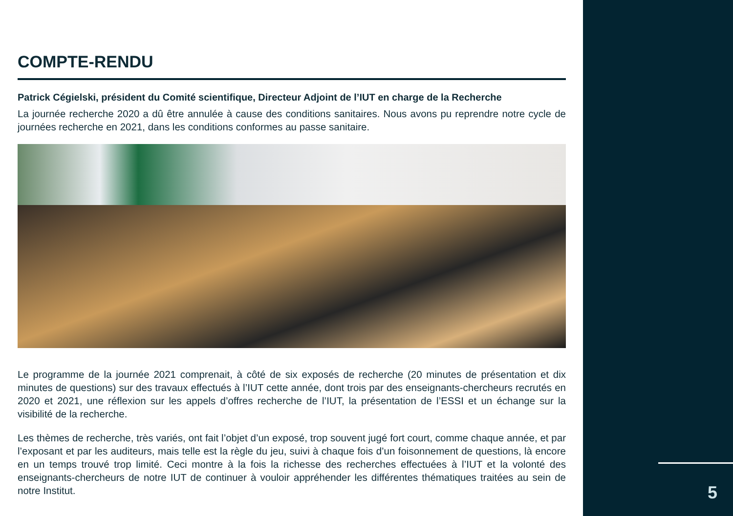COMPTE-RENDU
Patrick Cégielski, président du Comité scientifique, Directeur Adjoint de l’IUT en charge de la Recherche
La journée recherche 2020 a dû être annulée à cause des conditions sanitaires. Nous avons pu reprendre notre cycle de journées recherche en 2021, dans les conditions conformes au passe sanitaire.
Le programme de la journée 2021 comprenait, à côté de six exposés de recherche (20 minutes de présentation et dix minutes de questions) sur des travaux effectués à l’IUT cette année, dont trois par des enseignants-chercheurs recrutés en 2020 et 2021, une réflexion sur les appels d’offres recherche de l’IUT, la présentation de l’ESSI et un échange sur la visibilité de la recherche.
Les thèmes de recherche, très variés, ont fait l’objet d’un exposé, trop souvent jugé fort court, comme chaque année, et par l’exposant et par les auditeurs, mais telle est la règle du jeu, suivi à chaque fois d’un foisonnement de questions, là encore en un temps trouvé trop limité. Ceci montre à la fois la richesse des recherches effectuées à l’IUT et la volonté des enseignants-chercheurs de notre IUT de continuer à vouloir appréhender les différentes thématiques traitées au sein de notre Institut.
5